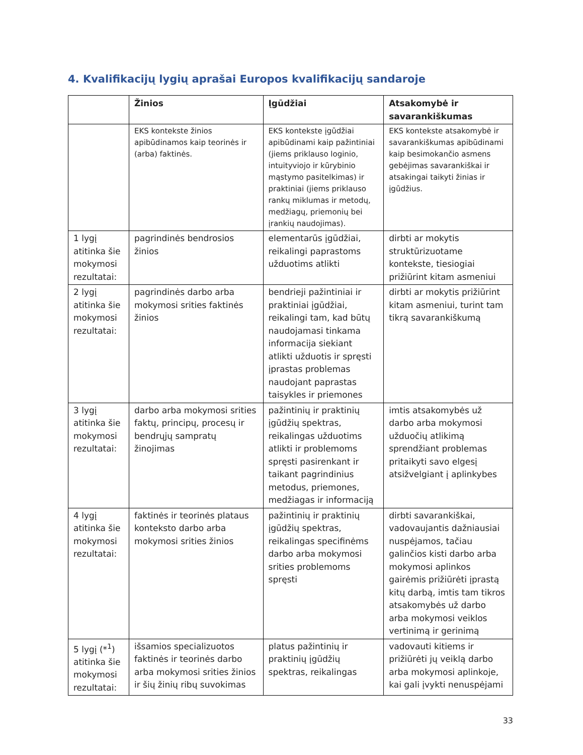4. Kvalifikacijų lygių aprašai Europos kvalifikacijų sandaroje
| | Žinios | Įgūdžiai | Atsakomybė ir savarankiškumas |
| --- | --- | --- | --- |
| | EKS kontekste žinios apibūdinamos kaip teorinės ir (arba) faktinės. | EKS kontekste įgūdžiai apibūdinami kaip pažintiniai (jiems priklauso loginio, intuityviojo ir kūrybinio mąstymo pasitelkimas) ir praktiniai (jiems priklauso rankų miklumas ir metodų, medžiagų, priemonių bei įrankių naudojimas). | EKS kontekste atsakomybė ir savarankiškumas apibūdinami kaip besimokančio asmens gebėjimas savarankiškai ir atsakingai taikyti žinias ir įgūdžius. |
| 1 lygį atitinka šie mokymosi rezultatai: | pagrindinės bendrosios žinios | elementarūs įgūdžiai, reikalingi paprastoms užduotims atlikti | dirbti ar mokytis struktūrizuotame kontekste, tiesiogiai prižiūrint kitam asmeniui |
| 2 lygį atitinka šie mokymosi rezultatai: | pagrindinės darbo arba mokymosi srities faktinės žinios | bendrieji pažintiniai ir praktiniai įgūdžiai, reikalingi tam, kad būtų naudojamasi tinkama informacija siekiant atlikti užduotis ir spręsti įprastas problemas naudojant paprastas taisykles ir priemones | dirbti ar mokytis prižiūrint kitam asmeniui, turint tam tikrą savarankiškumą |
| 3 lygį atitinka šie mokymosi rezultatai: | darbo arba mokymosi srities faktų, principų, procesų ir bendrųjų sampratų žinojimas | pažintinių ir praktinių įgūdžių spektras, reikalingas užduotims atlikti ir problemoms spręsti pasirenkant ir taikant pagrindinius metodus, priemones, medžiagas ir informaciją | imtis atsakomybės už darbo arba mokymosi užduočių atlikimą sprendžiant problemas pritaikyti savo elgesį atsižvelgiant į aplinkybes |
| 4 lygį atitinka šie mokymosi rezultatai: | faktinės ir teorinės plataus konteksto darbo arba mokymosi srities žinios | pažintinių ir praktinių įgūdžių spektras, reikalingas specifinėms darbo arba mokymosi srities problemoms spręsti | dirbti savarankiškai, vadovaujantis dažniausiai nuspėjamos, tačiau galinčios kisti darbo arba mokymosi aplinkos gairėmis prižiūrėti įprastą kitų darbą, imtis tam tikros atsakomybės už darbo arba mokymosi veiklos vertinimą ir gerinimą |
| 5 lygį (*<sup>1</sup>) atitinka šie mokymosi rezultatai: | išsamios specializuotos faktinės ir teorinės darbo arba mokymosi srities žinios ir šių žinių ribų suvokimas | platus pažintinių ir praktinių įgūdžių spektras, reikalingas | vadovauti kitiems ir prižiūrėti jų veiklą darbo arba mokymosi aplinkoje, kai gali įvykti nenuspėjami |
33